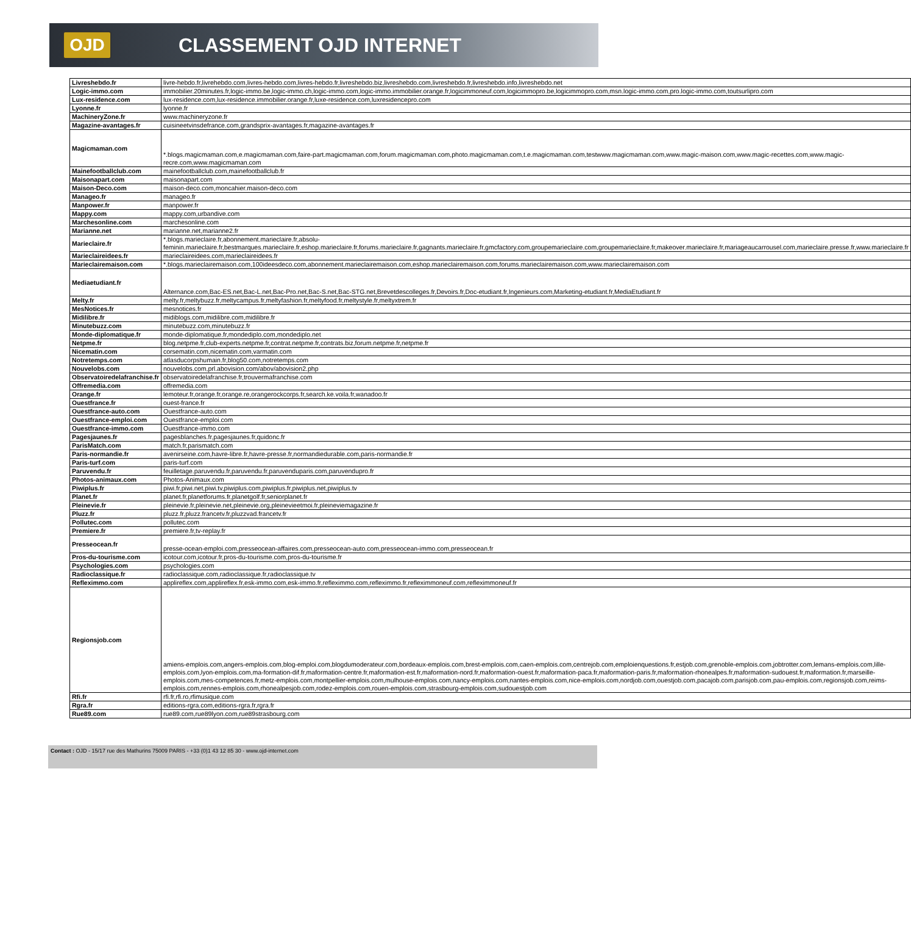OJD
CLASSEMENT OJD INTERNET
| Livreshebdo.fr | livre-hebdo.fr,livrehebdo.com,livres-hebdo.com,livres-hebdo.fr,livreshebdo.biz,livreshebdo.com,livreshebdo.fr,livreshebdo.info,livreshebdo.net |
| Logic-immo.com | immobilier.20minutes.fr,logic-immo.be,logic-immo.ch,logic-immo.com,logic-immo.immobilier.orange.fr,logicimmoneuf.com,logicimmopro.be,logicimmopro.com,msn.logic-immo.com,pro.logic-immo.com,toutsurlipro.com |
| Lux-residence.com | lux-residence.com,lux-residence.immobilier.orange.fr,luxe-residence.com,luxresidencepro.com |
| Lyonne.fr | lyonne.fr |
| MachineryZone.fr | www.machineryzone.fr |
| Magazine-avantages.fr | cuisineetvinsdefrance.com,grandsprix-avantages.fr,magazine-avantages.fr |
| Magicmaman.com | *.blogs.magicmaman.com,e.magicmaman.com,faire-part.magicmaman.com,forum.magicmaman.com,photo.magicmaman.com,t.e.magicmaman.com,testwww.magicmaman.com,www.magic-maison.com,www.magic-recettes.com,www.magic-recre.com,www.magicmaman.com |
| Mainefootballclub.com | mainefootballclub.com,mainefootballclub.fr |
| Maisonapart.com | maisonapart.com |
| Maison-Deco.com | maison-deco.com,moncahier.maison-deco.com |
| Manageo.fr | manageo.fr |
| Manpower.fr | manpower.fr |
| Mappy.com | mappy.com,urbandive.com |
| Marchesonline.com | marchesonline.com |
| Marianne.net | marianne.net,marianne2.fr |
| Marieclaire.fr | *.blogs.marieclaire.fr,abonnement.marieclaire.fr,absolu-feminin.marieclaire.fr,bestmarques.marieclaire.fr,eshop.marieclaire.fr,forums.marieclaire.fr,gagnants.marieclaire.fr,gmcfactory.com,groupemarieclaire.com,groupemarieclaire.fr,makeover.marieclaire.fr,mariageaucarrousel.com,marieclaire.presse.fr,www.marieclaire.fr |
| Marieclaireidees.fr | marieclaireidees.com,marieclaireidees.fr |
| Marieclairemaison.com | *.blogs.marieclairemaison.com,100ideesdeco.com,abonnement.marieclairemaison.com,eshop.marieclairemaison.com,forums.marieclairemaison.com,www.marieclairemaison.com |
| Mediaetudiant.fr | Alternance.com,Bac-ES.net,Bac-L.net,Bac-Pro.net,Bac-S.net,Bac-STG.net,Brevetdescolleges.fr,Devoirs.fr,Doc-etudiant.fr,Ingenieurs.com,Marketing-etudiant.fr,MediaEtudiant.fr |
| Melty.fr | melty.fr,meltybuzz.fr,meltycampus.fr,meltyfashion.fr,meltyfood.fr,meltystyle.fr,meltyxtrem.fr |
| MesNotices.fr | mesnotices.fr |
| Midilibre.fr | midiblogs.com,midilibre.com,midilibre.fr |
| Minutebuzz.com | minutebuzz.com,minutebuzz.fr |
| Monde-diplomatique.fr | monde-diplomatique.fr,mondediplo.com,mondediplo.net |
| Netpme.fr | blog.netpme.fr,club-experts.netpme.fr,contrat.netpme.fr,contrats.biz,forum.netpme.fr,netpme.fr |
| Nicematin.com | corsematin.com,nicematin.com,varmatin.com |
| Notretemps.com | atlasducorpshumain.fr,blog50.com,notretemps.com |
| Nouvelobs.com | nouvelobs.com,prl.abovision.com/abov/abovision2.php |
| Observatoiredelafranchise.fr | observatoiredelafranchise.fr,trouvermafranchise.com |
| Offremedia.com | offremedia.com |
| Orange.fr | lemoteur.fr,orange.fr,orange.re,orangerockcorps.fr,search.ke.voila.fr,wanadoo.fr |
| Ouestfrance.fr | ouest-france.fr |
| Ouestfrance-auto.com | Ouestfrance-auto.com |
| Ouestfrance-emploi.com | Ouestfrance-emploi.com |
| Ouestfrance-immo.com | Ouestfrance-immo.com |
| Pagesjaunes.fr | pagesblanches.fr,pagesjaunes.fr,quidonc.fr |
| ParisMatch.com | match.fr,parismatch.com |
| Paris-normandie.fr | avenirseine.com,havre-libre.fr,havre-presse.fr,normandiedurable.com,paris-normandie.fr |
| Paris-turf.com | paris-turf.com |
| Paruvendu.fr | feuilletage.paruvendu.fr,paruvendu.fr,paruvenduparis.com,paruvendupro.fr |
| Photos-animaux.com | Photos-Animaux.com |
| Piwiplus.fr | piwi.fr,piwi.net,piwi.tv,piwiplus.com,piwiplus.fr,piwiplus.net,piwiplus.tv |
| Planet.fr | planet.fr,planetforums.fr,planetgolf.fr,seniorplanet.fr |
| Pleinevie.fr | pleinevie.fr,pleinevie.net,pleinevie.org,pleinevieetmoi.fr,pleineviemagazine.fr |
| Pluzz.fr | pluzz.fr,pluzz.francetv.fr,pluzzvad.francetv.fr |
| Pollutec.com | pollutec.com |
| Premiere.fr | premiere.fr,tv-replay.fr |
| Presseocean.fr | presse-ocean-emploi.com,presseocean-affaires.com,presseocean-auto.com,presseocean-immo.com,presseocean.fr |
| Pros-du-tourisme.com | icotour.com,icotour.fr,pros-du-tourisme.com,pros-du-tourisme.fr |
| Psychologies.com | psychologies.com |
| Radioclassique.fr | radioclassique.com,radioclassique.fr,radioclassique.tv |
| Reflex​immo.com | applireflex.com,applireflex.fr,esk-immo.com,esk-immo.fr,refleximmo.com,refleximmo.fr,refleximmoneuf.com,refleximmoneuf.fr |
| Regionsjob.com | amiens-emplois.com,angers-emplois.com,blog-emploi.com,blogdumoderateur.com,bordeaux-emplois.com,brest-emplois.com,caen-emplois.com,centrejob.com,emploienquestions.fr,estjob.com,grenoble-emplois.com,jobtrotter.com,lemans-emplois.com,lille-emplois.com,lyon-emplois.com,ma-formation-dif.fr,maformation-centre.fr,maformation-est.fr,maformation-nord.fr,maformation-ouest.fr,maformation-paca.fr,maformation-paris.fr,maformation-rhonealpes.fr,maformation-sudouest.fr,maformation.fr,marseille-emplois.com,mes-competences.fr,metz-emplois.com,montpellier-emplois.com,mulhouse-emplois.com,nancy-emplois.com,nantes-emplois.com,nice-emplois.com,nordjob.com,ouestjob.com,pacajob.com,parisjob.com,pau-emplois.com,regionsjob.com,reims-emplois.com,rennes-emplois.com,rhonealpesjob.com,rodez-emplois.com,rouen-emplois.com,strasbourg-emplois.com,sudouestjob.com |
| Rfi.fr | rfi.fr,rfi.ro,rfimusique.com |
| Rgra.fr | editions-rgra.com,editions-rgra.fr,rgra.fr |
| Rue89.com | rue89.com,rue89lyon.com,rue89strasbourg.com |
Contact : OJD - 15/17 rue des Mathurins 75009 PARIS - +33 (0)1 43 12 85 30 - www.ojd-internet.com